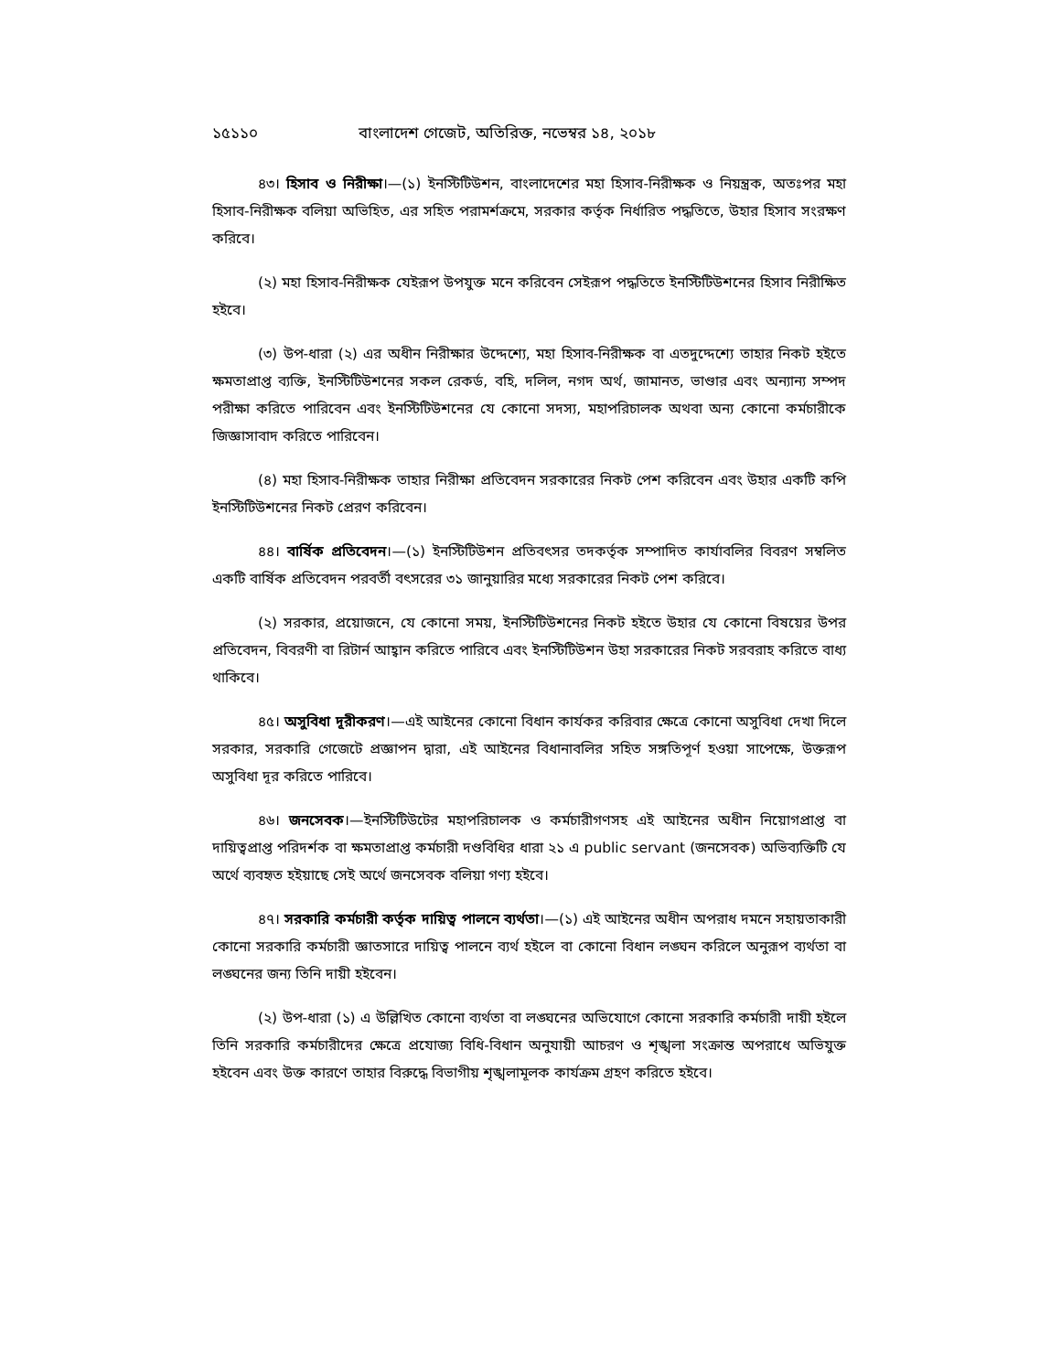১৫১১০ বাংলাদেশ গেজেট, অতিরিক্ত, নভেম্বর ১৪, ২০১৮
৪৩। হিসাব ও নিরীক্ষা।—(১) ইনস্টিটিউশন, বাংলাদেশের মহা হিসাব-নিরীক্ষক ও নিয়ন্ত্রক, অতঃপর মহা হিসাব-নিরীক্ষক বলিয়া অভিহিত, এর সহিত পরামর্শক্রমে, সরকার কর্তৃক নির্ধারিত পদ্ধতিতে, উহার হিসাব সংরক্ষণ করিবে।
(২) মহা হিসাব-নিরীক্ষক যেইরূপ উপযুক্ত মনে করিবেন সেইরূপ পদ্ধতিতে ইনস্টিটিউশনের হিসাব নিরীক্ষিত হইবে।
(৩) উপ-ধারা (২) এর অধীন নিরীক্ষার উদ্দেশ্যে, মহা হিসাব-নিরীক্ষক বা এতদুদ্দেশ্যে তাহার নিকট হইতে ক্ষমতাপ্রাপ্ত ব্যক্তি, ইনস্টিটিউশনের সকল রেকর্ড, বহি, দলিল, নগদ অর্থ, জামানত, ভাণ্ডার এবং অন্যান্য সম্পদ পরীক্ষা করিতে পারিবেন এবং ইনস্টিটিউশনের যে কোনো সদস্য, মহাপরিচালক অথবা অন্য কোনো কর্মচারীকে জিজ্ঞাসাবাদ করিতে পারিবেন।
(৪) মহা হিসাব-নিরীক্ষক তাহার নিরীক্ষা প্রতিবেদন সরকারের নিকট পেশ করিবেন এবং উহার একটি কপি ইনস্টিটিউশনের নিকট প্রেরণ করিবেন।
৪৪। বার্ষিক প্রতিবেদন।—(১) ইনস্টিটিউশন প্রতিবৎসর তদকর্তৃক সম্পাদিত কার্যাবলির বিবরণ সম্বলিত একটি বার্ষিক প্রতিবেদন পরবর্তী বৎসরের ৩১ জানুয়ারির মধ্যে সরকারের নিকট পেশ করিবে।
(২) সরকার, প্রয়োজনে, যে কোনো সময়, ইনস্টিটিউশনের নিকট হইতে উহার যে কোনো বিষয়ের উপর প্রতিবেদন, বিবরণী বা রিটার্ন আহ্বান করিতে পারিবে এবং ইনস্টিটিউশন উহা সরকারের নিকট সরবরাহ করিতে বাধ্য থাকিবে।
৪৫। অসুবিধা দূরীকরণ।—এই আইনের কোনো বিধান কার্যকর করিবার ক্ষেত্রে কোনো অসুবিধা দেখা দিলে সরকার, সরকারি গেজেটে প্রজ্ঞাপন দ্বারা, এই আইনের বিধানাবলির সহিত সঙ্গতিপূর্ণ হওয়া সাপেক্ষে, উক্তরূপ অসুবিধা দূর করিতে পারিবে।
৪৬। জনসেবক।—ইনস্টিটিউটের মহাপরিচালক ও কর্মচারীগণসহ এই আইনের অধীন নিয়োগপ্রাপ্ত বা দায়িত্বপ্রাপ্ত পরিদর্শক বা ক্ষমতাপ্রাপ্ত কর্মচারী দণ্ডবিধির ধারা ২১ এ public servant (জনসেবক) অভিব্যক্তিটি যে অর্থে ব্যবহৃত হইয়াছে সেই অর্থে জনসেবক বলিয়া গণ্য হইবে।
৪৭। সরকারি কর্মচারী কর্তৃক দায়িত্ব পালনে ব্যর্থতা।—(১) এই আইনের অধীন অপরাধ দমনে সহায়তাকারী কোনো সরকারি কর্মচারী জ্ঞাতসারে দায়িত্ব পালনে ব্যর্থ হইলে বা কোনো বিধান লঙ্ঘন করিলে অনুরূপ ব্যর্থতা বা লঙ্ঘনের জন্য তিনি দায়ী হইবেন।
(২) উপ-ধারা (১) এ উল্লিখিত কোনো ব্যর্থতা বা লঙ্ঘনের অভিযোগে কোনো সরকারি কর্মচারী দায়ী হইলে তিনি সরকারি কর্মচারীদের ক্ষেত্রে প্রযোজ্য বিধি-বিধান অনুযায়ী আচরণ ও শৃঙ্খলা সংক্রান্ত অপরাধে অভিযুক্ত হইবেন এবং উক্ত কারণে তাহার বিরুদ্ধে বিভাগীয় শৃঙ্খলামূলক কার্যক্রম গ্রহণ করিতে হইবে।